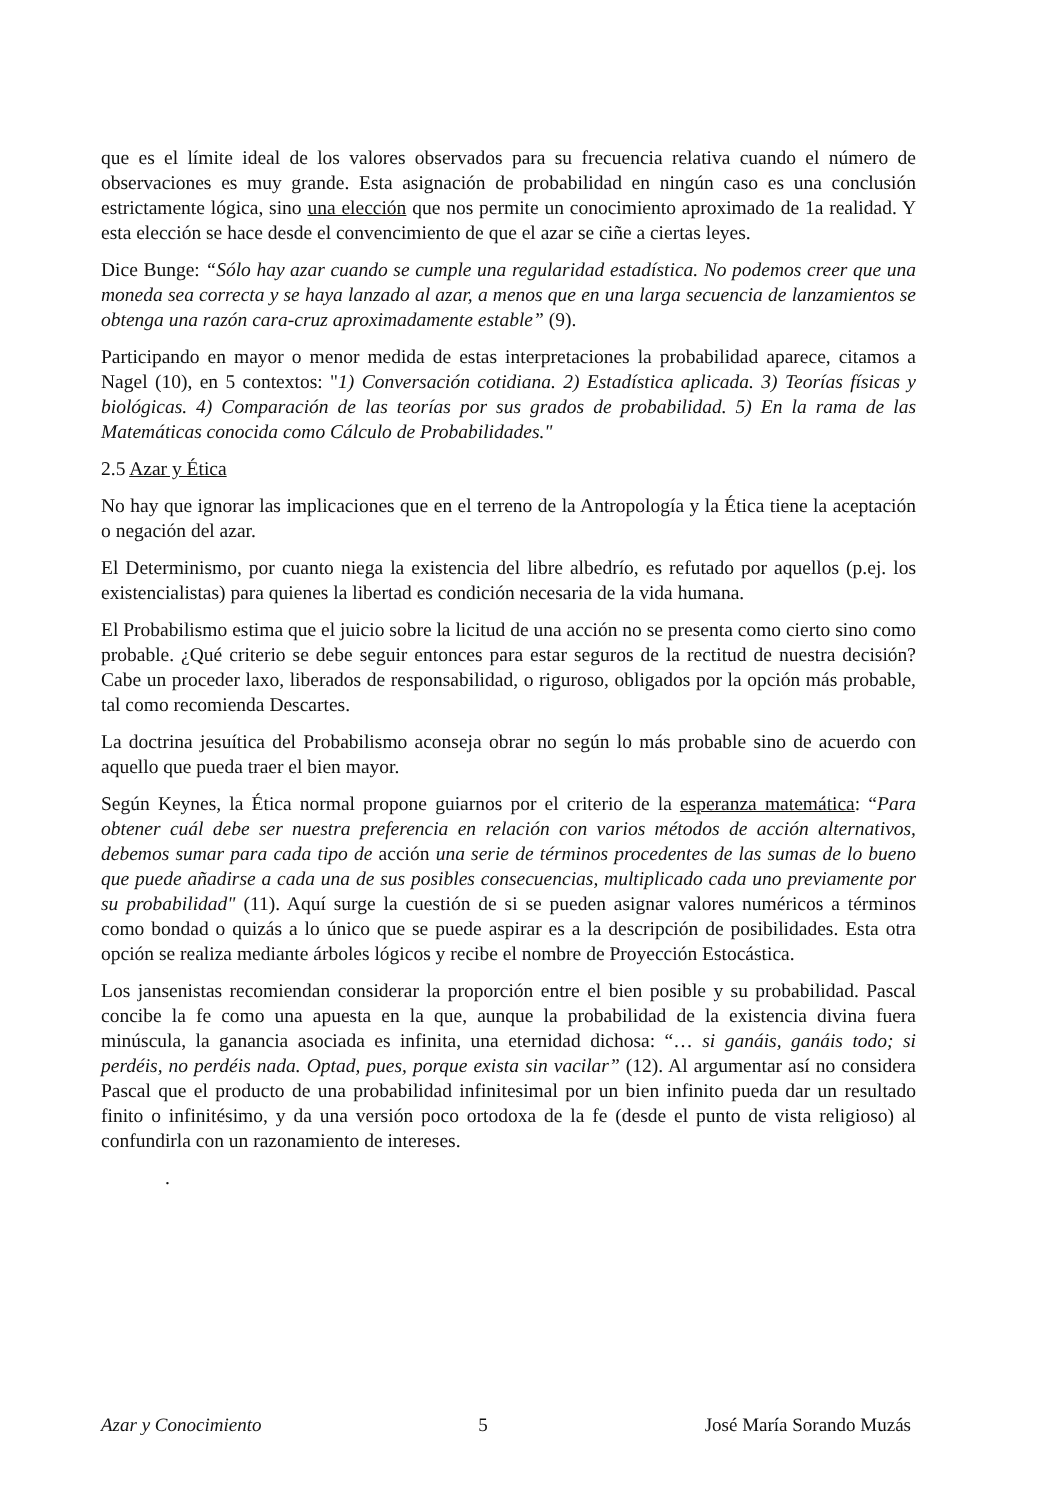que es el límite ideal de los valores observados para su frecuencia relativa cuando el número de observaciones es muy grande. Esta asignación de probabilidad en ningún caso es una conclusión estrictamente lógica, sino una elección que nos permite un conocimiento aproximado de 1a realidad. Y esta elección se hace desde el convencimiento de que el azar se ciñe a ciertas leyes.
Dice Bunge: “Sólo hay azar cuando se cumple una regularidad estadística. No podemos creer que una moneda sea correcta y se haya lanzado al azar, a menos que en una larga secuencia de lanzamientos se obtenga una razón cara-cruz aproximadamente estable” (9).
Participando en mayor o menor medida de estas interpretaciones la probabilidad aparece, citamos a Nagel (10), en 5 contextos: "1) Conversación cotidiana. 2) Estadística aplicada. 3) Teorías físicas y biológicas. 4) Comparación de las teorías por sus grados de probabilidad. 5) En la rama de las Matemáticas conocida como Cálculo de Probabilidades."
2.5 Azar y Ética
No hay que ignorar las implicaciones que en el terreno de la Antropología y la Ética tiene la aceptación o negación del azar.
El Determinismo, por cuanto niega la existencia del libre albedrío, es refutado por aquellos (p.ej. los existencialistas) para quienes la libertad es condición necesaria de la vida humana.
El Probabilismo estima que el juicio sobre la licitud de una acción no se presenta como cierto sino como probable. ¿Qué criterio se debe seguir entonces para estar seguros de la rectitud de nuestra decisión? Cabe un proceder laxo, liberados de responsabilidad, o riguroso, obligados por la opción más probable, tal como recomienda Descartes.
La doctrina jesuítica del Probabilismo aconseja obrar no según lo más probable sino de acuerdo con aquello que pueda traer el bien mayor.
Según Keynes, la Ética normal propone guiarnos por el criterio de la esperanza matemática: “Para obtener cuál debe ser nuestra preferencia en relación con varios métodos de acción alternativos, debemos sumar para cada tipo de acción una serie de términos procedentes de las sumas de lo bueno que puede añadirse a cada una de sus posibles consecuencias, multiplicado cada uno previamente por su probabilidad" (11). Aquí surge la cuestión de si se pueden asignar valores numéricos a términos como bondad o quizás a lo único que se puede aspirar es a la descripción de posibilidades. Esta otra opción se realiza mediante árboles lógicos y recibe el nombre de Proyección Estocástica.
Los jansenistas recomiendan considerar la proporción entre el bien posible y su probabilidad. Pascal concibe la fe como una apuesta en la que, aunque la probabilidad de la existencia divina fuera minúscula, la ganancia asociada es infinita, una eternidad dichosa: “… si ganáis, ganáis todo; si perdéis, no perdéis nada. Optad, pues, porque exista sin vacilar” (12). Al argumentar así no considera Pascal que el producto de una probabilidad infinitesimal por un bien infinito pueda dar un resultado finito o infinitésimo, y da una versión poco ortodoxa de la fe (desde el punto de vista religioso) al confundirla con un razonamiento de intereses.
.
Azar y Conocimiento 5 José María Sorando Muzás